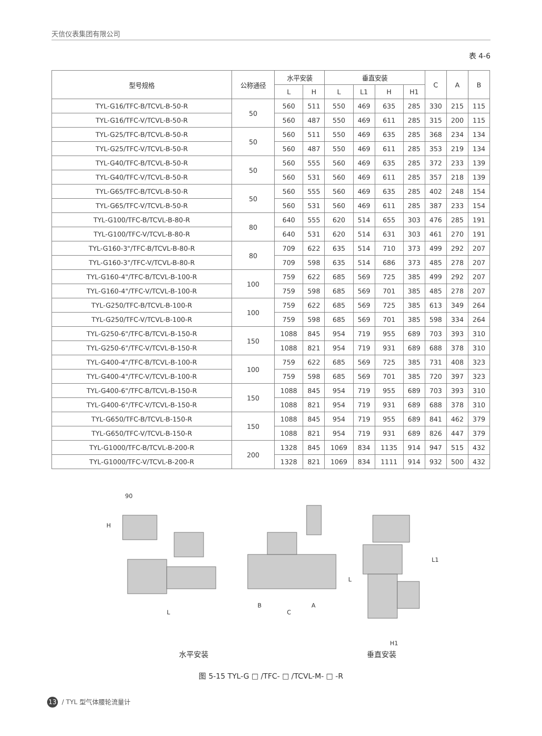天信仪表集团有限公司
表 4-6
| 型号规格 | 公称通径 | 水平安装 | | 垂直安装 | | | | C | A | B |
| --- | --- | --- | --- | --- | --- | --- | --- | --- | --- | --- |
| | | L | H | L | L1 | H | H1 | | | |
| TYL-G16/TFC-B/TCVL-B-50-R | 50 | 560 | 511 | 550 | 469 | 635 | 285 | 330 | 215 | 115 |
| TYL-G16/TFC-V/TCVL-B-50-R | | 560 | 487 | 550 | 469 | 611 | 285 | 315 | 200 | 115 |
| TYL-G25/TFC-B/TCVL-B-50-R | 50 | 560 | 511 | 550 | 469 | 635 | 285 | 368 | 234 | 134 |
| TYL-G25/TFC-V/TCVL-B-50-R | | 560 | 487 | 550 | 469 | 611 | 285 | 353 | 219 | 134 |
| TYL-G40/TFC-B/TCVL-B-50-R | 50 | 560 | 555 | 560 | 469 | 635 | 285 | 372 | 233 | 139 |
| TYL-G40/TFC-V/TCVL-B-50-R | | 560 | 531 | 560 | 469 | 611 | 285 | 357 | 218 | 139 |
| TYL-G65/TFC-B/TCVL-B-50-R | 50 | 560 | 555 | 560 | 469 | 635 | 285 | 402 | 248 | 154 |
| TYL-G65/TFC-V/TCVL-B-50-R | | 560 | 531 | 560 | 469 | 611 | 285 | 387 | 233 | 154 |
| TYL-G100/TFC-B/TCVL-B-80-R | 80 | 640 | 555 | 620 | 514 | 655 | 303 | 476 | 285 | 191 |
| TYL-G100/TFC-V/TCVL-B-80-R | | 640 | 531 | 620 | 514 | 631 | 303 | 461 | 270 | 191 |
| TYL-G160-3"/TFC-B/TCVL-B-80-R | 80 | 709 | 622 | 635 | 514 | 710 | 373 | 499 | 292 | 207 |
| TYL-G160-3"/TFC-V/TCVL-B-80-R | | 709 | 598 | 635 | 514 | 686 | 373 | 485 | 278 | 207 |
| TYL-G160-4"/TFC-B/TCVL-B-100-R | 100 | 759 | 622 | 685 | 569 | 725 | 385 | 499 | 292 | 207 |
| TYL-G160-4"/TFC-V/TCVL-B-100-R | | 759 | 598 | 685 | 569 | 701 | 385 | 485 | 278 | 207 |
| TYL-G250/TFC-B/TCVL-B-100-R | 100 | 759 | 622 | 685 | 569 | 725 | 385 | 613 | 349 | 264 |
| TYL-G250/TFC-V/TCVL-B-100-R | | 759 | 598 | 685 | 569 | 701 | 385 | 598 | 334 | 264 |
| TYL-G250-6"/TFC-B/TCVL-B-150-R | 150 | 1088 | 845 | 954 | 719 | 955 | 689 | 703 | 393 | 310 |
| TYL-G250-6"/TFC-V/TCVL-B-150-R | | 1088 | 821 | 954 | 719 | 931 | 689 | 688 | 378 | 310 |
| TYL-G400-4"/TFC-B/TCVL-B-100-R | 100 | 759 | 622 | 685 | 569 | 725 | 385 | 731 | 408 | 323 |
| TYL-G400-4"/TFC-V/TCVL-B-100-R | | 759 | 598 | 685 | 569 | 701 | 385 | 720 | 397 | 323 |
| TYL-G400-6"/TFC-B/TCVL-B-150-R | 150 | 1088 | 845 | 954 | 719 | 955 | 689 | 703 | 393 | 310 |
| TYL-G400-6"/TFC-V/TCVL-B-150-R | | 1088 | 821 | 954 | 719 | 931 | 689 | 688 | 378 | 310 |
| TYL-G650/TFC-B/TCVL-B-150-R | 150 | 1088 | 845 | 954 | 719 | 955 | 689 | 841 | 462 | 379 |
| TYL-G650/TFC-V/TCVL-B-150-R | | 1088 | 821 | 954 | 719 | 931 | 689 | 826 | 447 | 379 |
| TYL-G1000/TFC-B/TCVL-B-200-R | 200 | 1328 | 845 | 1069 | 834 | 1135 | 914 | 947 | 515 | 432 |
| TYL-G1000/TFC-V/TCVL-B-200-R | | 1328 | 821 | 1069 | 834 | 1111 | 914 | 932 | 500 | 432 |
90
H
L
B
A
C
L
L1
H1
水平安装 垂直安装
图 5-15 TYL-G □ /TFC- □ /TCVL-M- □ -R
13 / TYL 型气体腰轮流量计